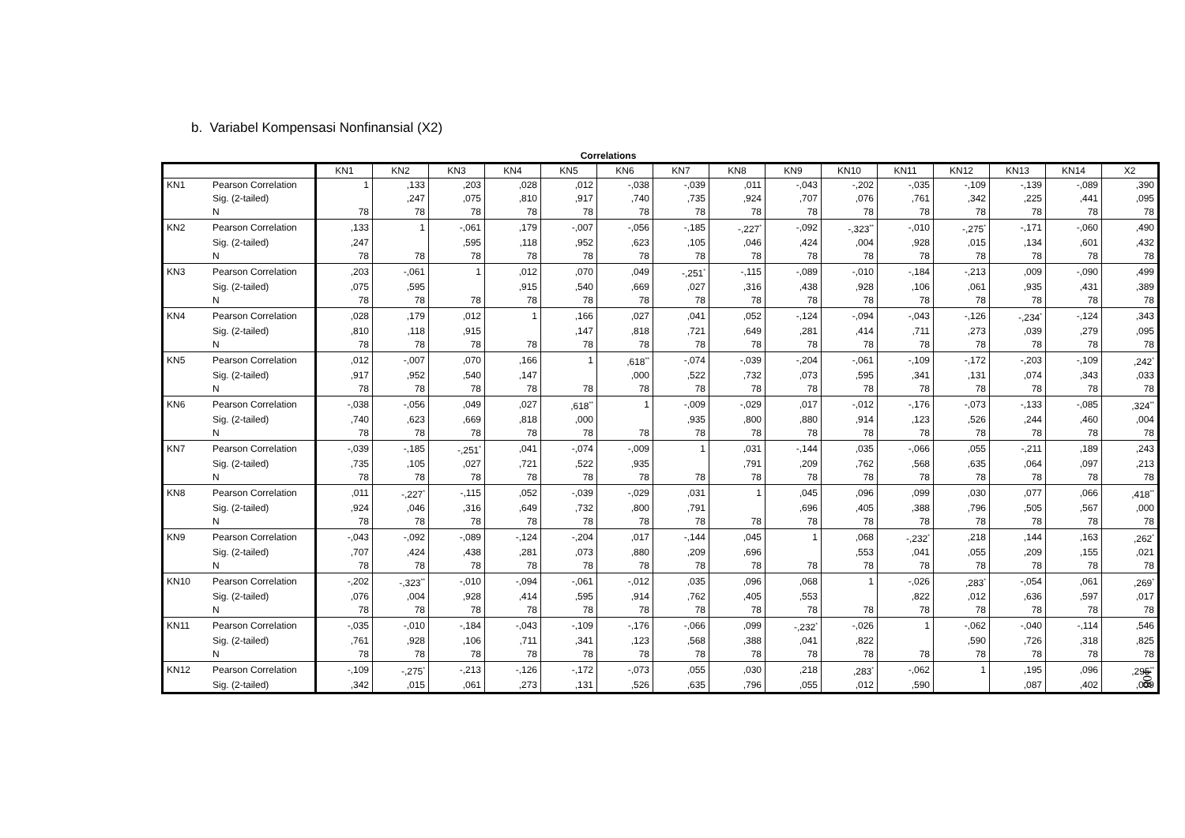b. Variabel Kompensasi Nonfinansial (X2)
Correlations
| | | KN1 | KN2 | KN3 | KN4 | KN5 | KN6 | KN7 | KN8 | KN9 | KN10 | KN11 | KN12 | KN13 | KN14 | X2 |
| --- | --- | --- | --- | --- | --- | --- | --- | --- | --- | --- | --- | --- | --- | --- | --- | --- |
| KN1 | Pearson Correlation | 1 | ,133 | ,203 | ,028 | ,012 | -,038 | -,039 | ,011 | -,043 | -,202 | -,035 | -,109 | -,139 | -,089 | ,390 |
| | Sig. (2-tailed) | | ,247 | ,075 | ,810 | ,917 | ,740 | ,735 | ,924 | ,707 | ,076 | ,761 | ,342 | ,225 | ,441 | ,095 |
| | N | 78 | 78 | 78 | 78 | 78 | 78 | 78 | 78 | 78 | 78 | 78 | 78 | 78 | 78 | 78 |
| KN2 | Pearson Correlation | ,133 | 1 | -,061 | ,179 | -,007 | -,056 | -,185 | -,227<sup>*</sup> | -,092 | -,323<sup>**</sup> | -,010 | -,275<sup>*</sup> | -,171 | -,060 | ,490 |
| | Sig. (2-tailed) | ,247 | | ,595 | ,118 | ,952 | ,623 | ,105 | ,046 | ,424 | ,004 | ,928 | ,015 | ,134 | ,601 | ,432 |
| | N | 78 | 78 | 78 | 78 | 78 | 78 | 78 | 78 | 78 | 78 | 78 | 78 | 78 | 78 | 78 |
| KN3 | Pearson Correlation | ,203 | -,061 | 1 | ,012 | ,070 | ,049 | -,251<sup>*</sup> | -,115 | -,089 | -,010 | -,184 | -,213 | ,009 | -,090 | ,499 |
| | Sig. (2-tailed) | ,075 | ,595 | | ,915 | ,540 | ,669 | ,027 | ,316 | ,438 | ,928 | ,106 | ,061 | ,935 | ,431 | ,389 |
| | N | 78 | 78 | 78 | 78 | 78 | 78 | 78 | 78 | 78 | 78 | 78 | 78 | 78 | 78 | 78 |
| KN4 | Pearson Correlation | ,028 | ,179 | ,012 | 1 | ,166 | ,027 | ,041 | ,052 | -,124 | -,094 | -,043 | -,126 | -,234<sup>*</sup> | -,124 | ,343 |
| | Sig. (2-tailed) | ,810 | ,118 | ,915 | | ,147 | ,818 | ,721 | ,649 | ,281 | ,414 | ,711 | ,273 | ,039 | ,279 | ,095 |
| | N | 78 | 78 | 78 | 78 | 78 | 78 | 78 | 78 | 78 | 78 | 78 | 78 | 78 | 78 | 78 |
| KN5 | Pearson Correlation | ,012 | -,007 | ,070 | ,166 | 1 | ,618<sup>**</sup> | -,074 | -,039 | -,204 | -,061 | -,109 | -,172 | -,203 | -,109 | ,242<sup>*</sup> |
| | Sig. (2-tailed) | ,917 | ,952 | ,540 | ,147 | | ,000 | ,522 | ,732 | ,073 | ,595 | ,341 | ,131 | ,074 | ,343 | ,033 |
| | N | 78 | 78 | 78 | 78 | 78 | 78 | 78 | 78 | 78 | 78 | 78 | 78 | 78 | 78 | 78 |
| KN6 | Pearson Correlation | -,038 | -,056 | ,049 | ,027 | ,618<sup>**</sup> | 1 | -,009 | -,029 | ,017 | -,012 | -,176 | -,073 | -,133 | -,085 | ,324<sup>**</sup> |
| | Sig. (2-tailed) | ,740 | ,623 | ,669 | ,818 | ,000 | | ,935 | ,800 | ,880 | ,914 | ,123 | ,526 | ,244 | ,460 | ,004 |
| | N | 78 | 78 | 78 | 78 | 78 | 78 | 78 | 78 | 78 | 78 | 78 | 78 | 78 | 78 | 78 |
| KN7 | Pearson Correlation | -,039 | -,185 | -,251<sup>*</sup> | ,041 | -,074 | -,009 | 1 | ,031 | -,144 | ,035 | -,066 | ,055 | -,211 | ,189 | ,243 |
| | Sig. (2-tailed) | ,735 | ,105 | ,027 | ,721 | ,522 | ,935 | | ,791 | ,209 | ,762 | ,568 | ,635 | ,064 | ,097 | ,213 |
| | N | 78 | 78 | 78 | 78 | 78 | 78 | 78 | 78 | 78 | 78 | 78 | 78 | 78 | 78 | 78 |
| KN8 | Pearson Correlation | ,011 | -,227<sup>*</sup> | -,115 | ,052 | -,039 | -,029 | ,031 | 1 | ,045 | ,096 | ,099 | ,030 | ,077 | ,066 | ,418<sup>**</sup> |
| | Sig. (2-tailed) | ,924 | ,046 | ,316 | ,649 | ,732 | ,800 | ,791 | | ,696 | ,405 | ,388 | ,796 | ,505 | ,567 | ,000 |
| | N | 78 | 78 | 78 | 78 | 78 | 78 | 78 | 78 | 78 | 78 | 78 | 78 | 78 | 78 | 78 |
| KN9 | Pearson Correlation | -,043 | -,092 | -,089 | -,124 | -,204 | ,017 | -,144 | ,045 | 1 | ,068 | -,232<sup>*</sup> | ,218 | ,144 | ,163 | ,262<sup>*</sup> |
| | Sig. (2-tailed) | ,707 | ,424 | ,438 | ,281 | ,073 | ,880 | ,209 | ,696 | | ,553 | ,041 | ,055 | ,209 | ,155 | ,021 |
| | N | 78 | 78 | 78 | 78 | 78 | 78 | 78 | 78 | 78 | 78 | 78 | 78 | 78 | 78 | 78 |
| KN10 | Pearson Correlation | -,202 | -,323<sup>**</sup> | -,010 | -,094 | -,061 | -,012 | ,035 | ,096 | ,068 | 1 | -,026 | ,283<sup>*</sup> | -,054 | ,061 | ,269<sup>*</sup> |
| | Sig. (2-tailed) | ,076 | ,004 | ,928 | ,414 | ,595 | ,914 | ,762 | ,405 | ,553 | | ,822 | ,012 | ,636 | ,597 | ,017 |
| | N | 78 | 78 | 78 | 78 | 78 | 78 | 78 | 78 | 78 | 78 | 78 | 78 | 78 | 78 | 78 |
| KN11 | Pearson Correlation | -,035 | -,010 | -,184 | -,043 | -,109 | -,176 | -,066 | ,099 | -,232<sup>*</sup> | -,026 | 1 | -,062 | -,040 | -,114 | ,546 |
| | Sig. (2-tailed) | ,761 | ,928 | ,106 | ,711 | ,341 | ,123 | ,568 | ,388 | ,041 | ,822 | | ,590 | ,726 | ,318 | ,825 |
| | N | 78 | 78 | 78 | 78 | 78 | 78 | 78 | 78 | 78 | 78 | 78 | 78 | 78 | 78 | 78 |
| KN12 | Pearson Correlation | -,109 | -,275<sup>*</sup> | -,213 | -,126 | -,172 | -,073 | ,055 | ,030 | ,218 | ,283<sup>*</sup> | -,062 | 1 | ,195 | ,096 | ,295<sup>**</sup> |
| | Sig. (2-tailed) | ,342 | ,015 | ,061 | ,273 | ,131 | ,526 | ,635 | ,796 | ,055 | ,012 | ,590 | | ,087 | ,402 | ,009 |
108